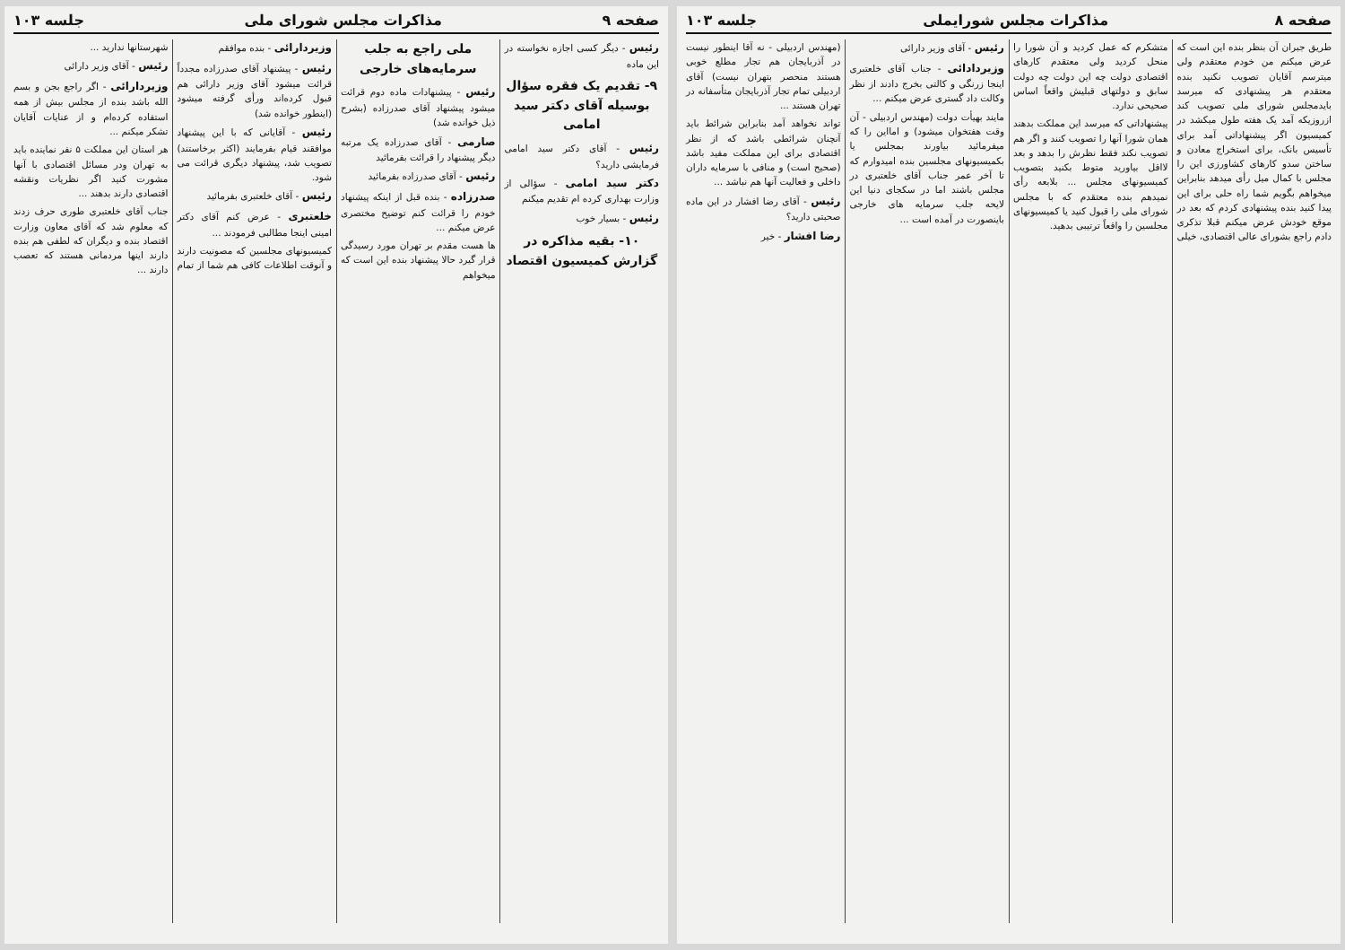صفحه ۸ مذاکرات مجلس شورایملی جلسه ۱۰۳
طریق جبران آن بنظر بنده این است که عرض میکنم من خودم معتقدم ولی میترسم آقایان تصویب نکنید بنده معتقدم هر پیشنهادی که میرسد بایدمجلس شورای ملی تصویب کند ازروزیکه آمد یک هفته طول میکشد در کمیسیون اگر پیشنهاداتی آمد برای تأسیس بانک، برای استخراج معادن و ساختن سدو کارهای کشاورزی این را مجلس با کمال میل رأی میدهد بنابراین میخواهم بگویم شما راه حلی برای این پیدا کنید بنده پیشنهادی کردم که بعد در موقع خودش عرض میکنم قبلا تذکری دادم راجع بشورای عالی اقتصادی، خیلی متشکرم که عمل کردید و آن شورا را منحل کردید ولی معتقدم کارهای اقتصادی دولت چه این دولت چه دولت سابق و دولتهای قبلیش واقعاً اساس صحیحی ندارد.
پیشنهاداتی که میرسد این مملکت بدهند همان شورا آنها را تصویب کنند و اگر هم تصویب نکند فقط نظرش را بدهد و بعد لااقل بیاورید متوط بکنید بتصویب کمیسیونهای مجلس ... بلابعه رأی نمیدهم بنده معتقدم که با مجلس شورای ملی را قبول کنید یا کمیسیونهای مجلسین را واقعاً ترتیبی بدهید.
رئیس - آقای وزیر دارائی
وزیردادائی - جناب آقای خلعتبری اینجا زرنگی و کالتی بخرج دادند از نظر وکالت داد گستری عرض میکنم ...
مایند بهیأت دولت (مهندس اردبیلی - آن وقت هفتخوان میشود) و امااین را که میفرمائید بیاورند بمجلس یا بکمیسیونهای مجلسین بنده امیدوارم که تا آخر عمر جناب آقای خلعتبری در مجلس باشند اما در سکجای دنیا این لایحه جلب سرمایه های خارجی باینصورت در آمده است ...
(مهندس اردبیلی - نه آقا اینطور نیست در آذربایجان هم تجار مطلع خوبی هستند منحصر بتهران نیست) آقای اردبیلی تمام تجار آذربایجان متأسفانه در تهران هستند ...
تواند نخواهد آمد بنابراین شرائط باید آنچنان شرائطی باشد که از نظر اقتصادی برای این مملکت مفید باشد (صحیح است) و منافی با سرمایه داران داخلی و فعالیت آنها هم نباشد ...
رئیس - آقای رضا افشار در این ماده صحبتی دارید؟
رضا افشار - خیر
صفحه ۹ مذاکرات مجلس شورای ملی جلسه ۱۰۳
رئیس - دیگر کسی اجازه نخواسته در این ماده
۹- تقدیم یک فقره سؤال بوسیله آقای دکتر سید امامی
رئیس - آقای دکتر سید امامی فرمایشی دارید؟
دکتر سید امامی - سؤالی از وزارت بهداری کرده ام تقدیم میکنم
رئیس - بسیار خوب
۱۰- بقیه مذاکره در گزارش کمیسیون اقتصاد ملی راجع به جلب سرمایه‌های خارجی
رئیس - پیشنهادات ماده دوم قرائت میشود پیشنهاد آقای صدرزاده (بشرح ذیل خوانده شد)
صارمی - آقای صدرزاده یک مرتبه دیگر پیشنهاد را قرائت بفرمائید
رئیس - آقای صدرزاده بفرمائید
صدرزاده - بنده قبل از اینکه پیشنهاد خودم را قرائت کنم توضیح مختصری عرض میکنم ...
ها هست مقدم بر تهران مورد رسیدگی قرار گیرد حالا پیشنهاد بنده این است که میخواهم
وزیردارائی - بنده موافقم
رئیس - پیشنهاد آقای صدرزاده مجدداً قرائت میشود آقای وزیر دارائی هم قبول کرده‌اند ورأی گرفته میشود (اینطور خوانده شد)
رئیس - آقایانی که با این پیشنهاد موافقند قیام بفرمایند (اکثر برخاستند) تصویب شد، پیشنهاد دیگری قرائت می شود.
رئیس - آقای خلعتبری بفرمائید
خلعتبری - عرض کنم آقای دکتر امینی اینجا مطالبی فرمودند ...
کمیسیونهای مجلسین که مصونیت دارند و آنوقت اطلاعات کافی هم شما از تمام شهرستانها ندارید ...
رئیس - آقای وزیر دارائی
وزیردارائی - اگر راجع بجن و بسم الله باشد بنده از مجلس بیش از همه استفاده کرده‌ام و از عنایات آقایان تشکر میکنم ...
هر استان این مملکت ۵ نفر نماینده باید به تهران ودر مسائل اقتصادی با آنها مشورت کنید اگر نظریات ونقشه اقتصادی دارند بدهند ...
جناب آقای خلعتبری طوری حرف زدند که معلوم شد که آقای معاون وزارت اقتصاد بنده و دیگران که لطفی هم بنده دارند اینها مردمانی هستند که تعصب دارند ...